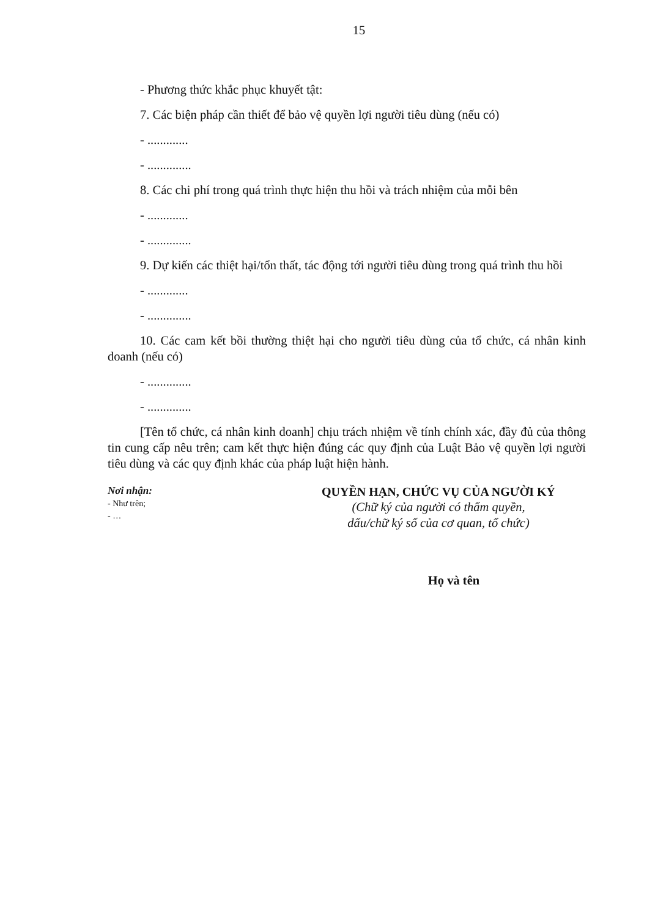15
- Phương thức khắc phục khuyết tật:
7. Các biện pháp cần thiết để bảo vệ quyền lợi người tiêu dùng (nếu có)
- .............
- ..............
8. Các chi phí trong quá trình thực hiện thu hồi và trách nhiệm của mỗi bên
- .............
- ..............
9. Dự kiến các thiệt hại/tổn thất, tác động tới người tiêu dùng trong quá trình thu hồi
- .............
- ..............
10. Các cam kết bồi thường thiệt hại cho người tiêu dùng của tổ chức, cá nhân kinh doanh (nếu có)
- ..............
- ..............
[Tên tổ chức, cá nhân kinh doanh] chịu trách nhiệm về tính chính xác, đầy đủ của thông tin cung cấp nêu trên; cam kết thực hiện đúng các quy định của Luật Bảo vệ quyền lợi người tiêu dùng và các quy định khác của pháp luật hiện hành.
Nơi nhận:
- Như trên;
- …
QUYỀN HẠN, CHỨC VỤ CỦA NGƯỜI KÝ
(Chữ ký của người có thẩm quyền,
dấu/chữ ký số của cơ quan, tổ chức)
Họ và tên